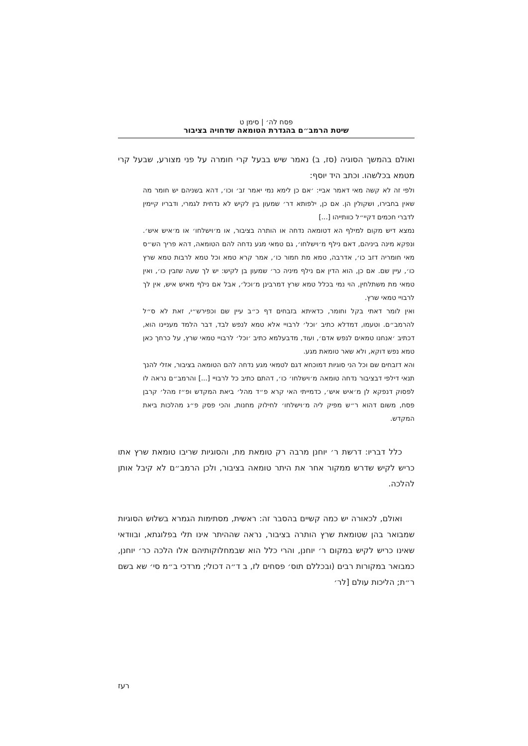פסח לה׳ | סימן ט
שיטת הרמב״ם בהגדרת הטומאה שדחויה בציבור
ואולם בהמשך הסוגיה (סז, ב) נאמר שיש בבעל קרי חומרה על פני מצורע, שבעל קרי מטמא בכלשהו. וכתב היד יוסף:
ולפי זה לא קשה מאי דאמר אביי: ׳אם כן לימא נמי יאמר זב׳ וכו׳, דהא בשניהם יש חומר מה שאין בחבירו, ושקולין הן. אם כן, ילפותא דר׳ שמעון בין לקיש לא נדחית לגמרי, ודבריו קיימין לדברי חכמים דקיי״ל כוותייהו [...]
נמצא דיש מקום למילף הא דטומאה נדחה או הותרה בציבור, או מ׳וישלחו׳ או מ׳איש איש׳. ונפקא מינה ביניהם, דאם נילף מ׳וישלחו׳, גם טמאי מגע נדחה להם הטומאה, דהא פריך הש״ס מאי חומריה דזב כו׳, אדרבה, טמא מת חמור כו׳, אמר קרא טמא וכל טמא לרבות טמא שרץ כו׳, עיין שם. אם כן, הוא הדין אם נילף מיניה כר׳ שמעון בן לקיש: יש לך שעה שזבין כו׳, ואין טמאי מת משתלחין, הוי נמי בכלל טמא שרץ דמרבינן מ׳וכל׳, אבל אם נילף מאיש איש, אין לך לרבויי טמאי שרץ.
ואין לומר דאתי בקל וחומר, כדאיתא בזבחים דף כ״ב עיין שם וכפירש״י, זאת לא ס״ל להרמב״ם. וטעמו, דמדלא כתיב ׳וכל׳ לרבויי אלא טמא לנפש לבד, דבר הלמד מעניינו הוא, דכתיב ׳אנחנו טמאים לנפש אדם׳, ועוד, מדבעלמא כתיב ׳וכל׳ לרבויי טמאי שרץ, על כרחך כאן טמא נפש דוקא, ולא שאר טומאת מגע.
והא דזבחים שם וכל הני סוגיות דמוכחא דגם לטמאי מגע נדחה להם הטומאה בציבור, אזלי להנך תנאי דילפי דבציבור נדחה טומאה מ׳וישלחו׳ כו׳, דהתם כתיב כל לרבויי [...] והרמב״ם נראה לו לפסוק דנפקא לן מ׳איש איש׳, כדמייתי האי קרא פ״ד מהל׳ ביאת המקדש ופ״ז מהל׳ קרבן פסח, משום דהוא ר״ש מפיק ליה מ׳וישלחו׳ לחילוק מחנות, והכי פסק פ״ג מהלכות ביאת המקדש.
כלל דבריו: דרשת ר׳ יוחנן מרבה רק טומאת מת, והסוגיות שריבו טומאת שרץ אתו כריש לקיש שדרש ממקור אחר את היתר טומאה בציבור, ולכן הרמב״ם לא קיבל אותן להלכה.
ואולם, לכאורה יש כמה קשיים בהסבר זה: ראשית, מסתימות הגמרא בשלוש הסוגיות שמבואר בהן שטומאת שרץ הותרה בציבור, נראה שההיתר אינו תלי בפלוגתא, ובוודאי שאינו כריש לקיש במקום ר׳ יוחנן, והרי כלל הוא שבמחלוקותיהם אלו הלכה כר׳ יוחנן, כמבואר במקורות רבים (ובכללם תוס׳ פסחים לז, ב ד״ה דכולי; מרדכי ב״מ סי׳ שא בשם ר״ת; הליכות עולם [לר׳
רעז